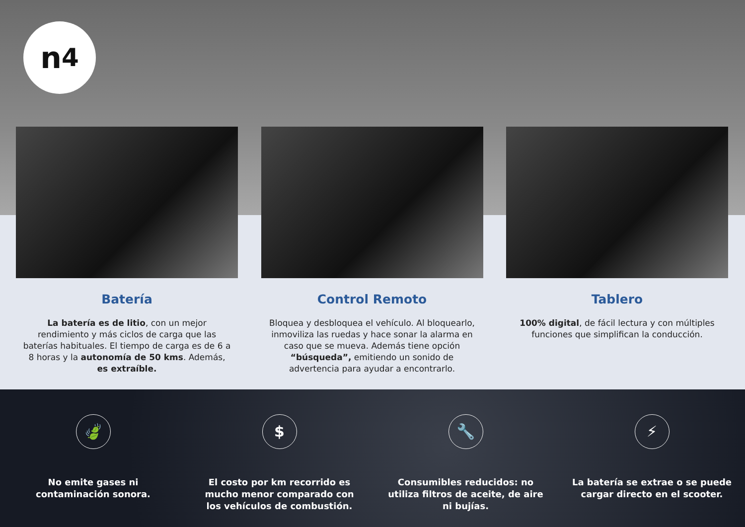n<sup>4</sup>
Batería
La batería es de litio, con un mejor rendimiento y más ciclos de carga que las baterías habituales. El tiempo de carga es de 6 a 8 horas y la autonomía de 50 kms. Además, es extraíble.
Control Remoto
Bloquea y desbloquea el vehículo. Al bloquearlo, inmoviliza las ruedas y hace sonar la alarma en caso que se mueva. Además tiene opción “búsqueda”, emitiendo un sonido de advertencia para ayudar a encontrarlo.
Tablero
100% digital, de fácil lectura y con múltiples funciones que simplifican la conducción.
🍃
No emite gases ni contaminación sonora.
$
El costo por km recorrido es mucho menor comparado con los vehículos de combustión.
🔧
Consumibles reducidos: no utiliza filtros de aceite, de aire ni bujías.
⚡
La batería se extrae o se puede cargar directo en el scooter.